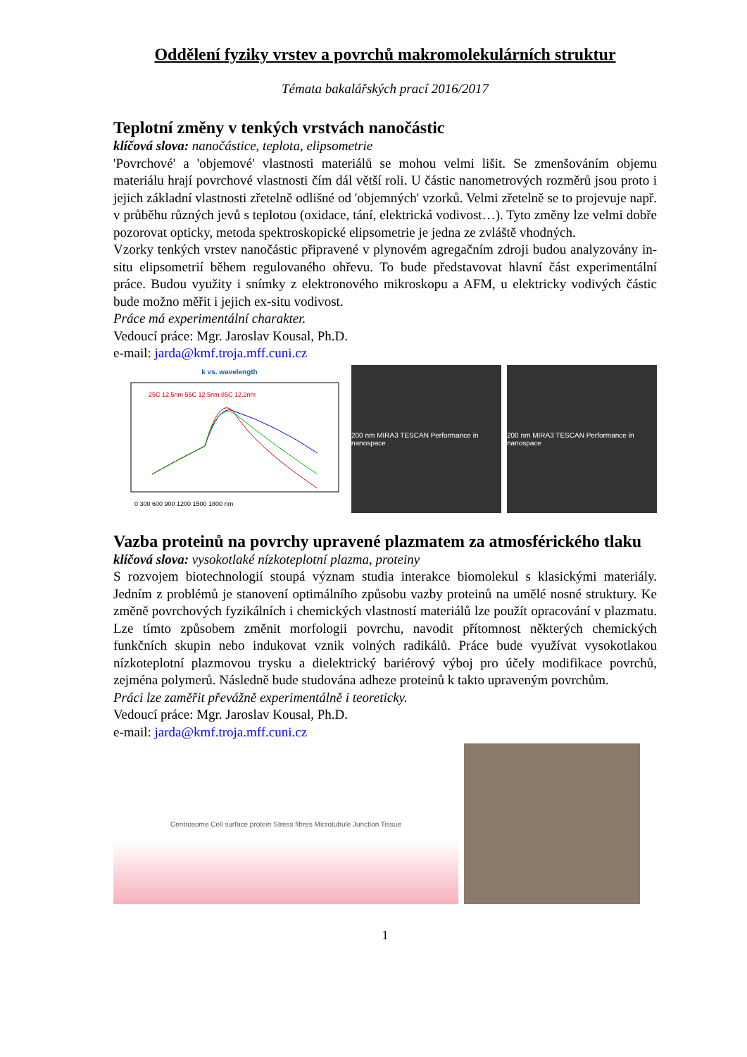Oddělení fyziky vrstev a povrchů makromolekulárních struktur
Témata bakalářských prací 2016/2017
Teplotní změny v tenkých vrstvách nanočástic
klíčová slova: nanočástice, teplota, elipsometrie
'Povrchové' a 'objemové' vlastnosti materiálů se mohou velmi lišit. Se zmenšováním objemu materiálu hrají povrchové vlastnosti čím dál větší roli. U částic nanometrových rozměrů jsou proto i jejich základní vlastnosti zřetelně odlišné od 'objemných' vzorků. Velmi zřetelně se to projevuje např. v průběhu různých jevů s teplotou (oxidace, tání, elektrická vodivost…). Tyto změny lze velmi dobře pozorovat opticky, metoda spektroskopické elipsometrie je jedna ze zvláště vhodných.
Vzorky tenkých vrstev nanočástic připravené v plynovém agregačním zdroji budou analyzovány in-situ elipsometrií během regulovaného ohřevu. To bude představovat hlavní část experimentální práce. Budou využity i snímky z elektronového mikroskopu a AFM, u elektricky vodivých částic bude možno měřit i jejich ex-situ vodivost.
Práce má experimentální charakter.
Vedoucí práce: Mgr. Jaroslav Kousal, Ph.D.
e-mail: jarda@kmf.troja.mff.cuni.cz
k vs. wavelength
25C 12.5nm 55C 12.5nm 85C 12.2nm
0 300 600 900 1200 1500 1800 nm
200 nm MIRA3 TESCAN Performance in nanospace 200 nm MIRA3 TESCAN Performance in nanospace
Vazba proteinů na povrchy upravené plazmatem za atmosférického tlaku
klíčová slova: vysokotlaké nízkoteplotní plazma, proteiny
S rozvojem biotechnologií stoupá význam studia interakce biomolekul s klasickými materiály. Jedním z problémů je stanovení optimálního způsobu vazby proteinů na umělé nosné struktury. Ke změně povrchových fyzikálních i chemických vlastností materiálů lze použít opracování v plazmatu. Lze tímto způsobem změnit morfologii povrchu, navodit přítomnost některých chemických funkčních skupin nebo indukovat vznik volných radikálů. Práce bude využívat vysokotlakou nízkoteplotní plazmovou trysku a dielektrický bariérový výboj pro účely modifikace povrchů, zejména polymerů. Následně bude studována adheze proteinů k takto upraveným povrchům.
Práci lze zaměřit převážně experimentálně i teoreticky.
Vedoucí práce: Mgr. Jaroslav Kousal, Ph.D.
e-mail: jarda@kmf.troja.mff.cuni.cz
Centrosome Cell surface protein Stress fibres Microtubule Junction Tissue
1